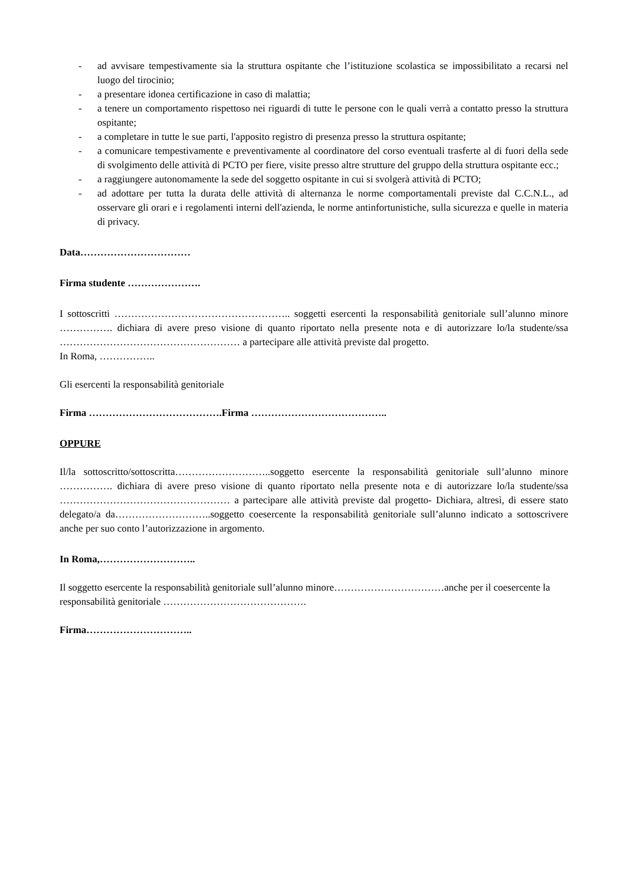- ad avvisare tempestivamente sia la struttura ospitante che l’istituzione scolastica se impossibilitato a recarsi nel luogo del tirocinio;
- a presentare idonea certificazione in caso di malattia;
- a tenere un comportamento rispettoso nei riguardi di tutte le persone con le quali verrà a contatto presso la struttura ospitante;
- a completare in tutte le sue parti, l'apposito registro di presenza presso la struttura ospitante;
- a comunicare tempestivamente e preventivamente al coordinatore del corso eventuali trasferte al di fuori della sede di svolgimento delle attività di PCTO per fiere, visite presso altre strutture del gruppo della struttura ospitante ecc.;
- a raggiungere autonomamente la sede del soggetto ospitante in cui si svolgerà attività di PCTO;
- ad adottare per tutta la durata delle attività di alternanza le norme comportamentali previste dal C.C.N.L., ad osservare gli orari e i regolamenti interni dell'azienda, le norme antinfortunistiche, sulla sicurezza e quelle in materia di privacy.
Data……………………………
Firma studente ………………….
I sottoscritti …………………………………………….. soggetti esercenti la responsabilità genitoriale sull’alunno minore ……………. dichiara di avere preso visione di quanto riportato nella presente nota e di autorizzare lo/la studente/ssa ……………………………………………… a partecipare alle attività previste dal progetto.
In Roma, ……………..
Gli esercenti la responsabilità genitoriale
Firma …………………………………. Firma …………………………………..
OPPURE
Il/la sottoscritto/sottoscritta………………………..soggetto esercente la responsabilità genitoriale sull’alunno minore ……………. dichiara di avere preso visione di quanto riportato nella presente nota e di autorizzare lo/la studente/ssa …………………………………………… a partecipare alle attività previste dal progetto- Dichiara, altresì, di essere stato delegato/a da………………………..soggetto coesercente la responsabilità genitoriale sull’alunno indicato a sottoscrivere anche per suo conto l’autorizzazione in argomento.
In Roma,………………………..
Il soggetto esercente la responsabilità genitoriale sull’alunno minore……………………………anche per il coesercente la responsabilità genitoriale …………………………………….
Firma…………………………..